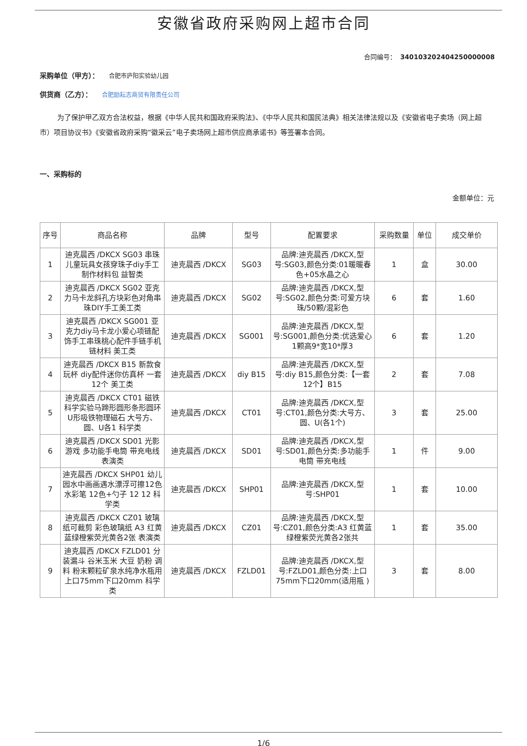安徽省政府采购网上超市合同
合同编号： 340103202404250000008
采购单位（甲方）： 合肥市庐阳实验幼儿园
供货商（乙方）： 合肥励耘志商贸有限责任公司
为了保护甲乙双方合法权益，根据《中华人民共和国政府采购法》、《中华人民共和国民法典》相关法律法规以及《安徽省电子卖场（网上超市）项目协议书》《安徽省政府采购“徽采云”电子卖场网上超市供应商承诺书》等签署本合同。
一、采购标的
金额单位：元
| 序号 | 商品名称 | 品牌 | 型号 | 配置要求 | 采购数量 | 单位 | 成交单价 |
| --- | --- | --- | --- | --- | --- | --- | --- |
| 1 | 迪克晨西 /DKCX SG03 串珠儿童玩具女孩穿珠子diy手工制作材料包 益智类 | 迪克晨西 /DKCX | SG03 | 品牌:迪克晨西 /DKCX,型号:SG03,颜色分类:01暖暖春色+05水晶之心 | 1 | 盒 | 30.00 |
| 2 | 迪克晨西 /DKCX SG02 亚克力马卡龙斜孔方块彩色对角串珠DIY手工美工类 | 迪克晨西 /DKCX | SG02 | 品牌:迪克晨西 /DKCX,型号:SG02,颜色分类:可爱方块珠/50颗/混彩色 | 6 | 套 | 1.60 |
| 3 | 迪克晨西 /DKCX SG001 亚克力diy马卡龙小爱心项链配饰手工串珠桃心配件手链手机链材料 美工类 | 迪克晨西 /DKCX | SG001 | 品牌:迪克晨西 /DKCX,型号:SG001,颜色分类:优选爱心1颗高9*宽10*厚3 | 6 | 套 | 1.20 |
| 4 | 迪克晨西 /DKCX B15 新款食玩杯 diy配件迷你仿真杯 一套12个 美工类 | 迪克晨西 /DKCX | diy B15 | 品牌:迪克晨西 /DKCX,型号:diy B15,颜色分类:【一套12个】B15 | 2 | 套 | 7.08 |
| 5 | 迪克晨西 /DKCX CT01 磁铁 科学实验马蹄形圆形条形圆环U形吸铁物理磁石 大号方、圆、U各1 科学类 | 迪克晨西 /DKCX | CT01 | 品牌:迪克晨西 /DKCX,型号:CT01,颜色分类:大号方、圆、U(各1个) | 3 | 套 | 25.00 |
| 6 | 迪克晨西 /DKCX SD01 光影游戏 多功能手电筒 带充电线 表演类 | 迪克晨西 /DKCX | SD01 | 品牌:迪克晨西 /DKCX,型号:SD01,颜色分类:多功能手电筒 带充电线 | 1 | 件 | 9.00 |
| 7 | 迪克晨西 /DKCX SHP01 幼儿园水中画画遇水漂浮可擦12色水彩笔 12色+勺子 12 12 科学类 | 迪克晨西 /DKCX | SHP01 | 品牌:迪克晨西 /DKCX,型号:SHP01 | 1 | 套 | 10.00 |
| 8 | 迪克晨西 /DKCX CZ01 玻璃纸可裁剪 彩色玻璃纸 A3 红黄蓝绿橙紫荧光黄各2张 表演类 | 迪克晨西 /DKCX | CZ01 | 品牌:迪克晨西 /DKCX,型号:CZ01,颜色分类:A3 红黄蓝绿橙紫荧光黄各2张共 | 1 | 套 | 35.00 |
| 9 | 迪克晨西 /DKCX FZLD01 分装漏斗 谷米玉米 大豆 奶粉 调料 粉末颗粒矿泉水纯净水瓶用 上口75mm下口20mm 科学类 | 迪克晨西 /DKCX | FZLD01 | 品牌:迪克晨西 /DKCX,型号:FZLD01,颜色分类:上口75mm下口20mm(适用瓶 ) | 3 | 套 | 8.00 |
1/6